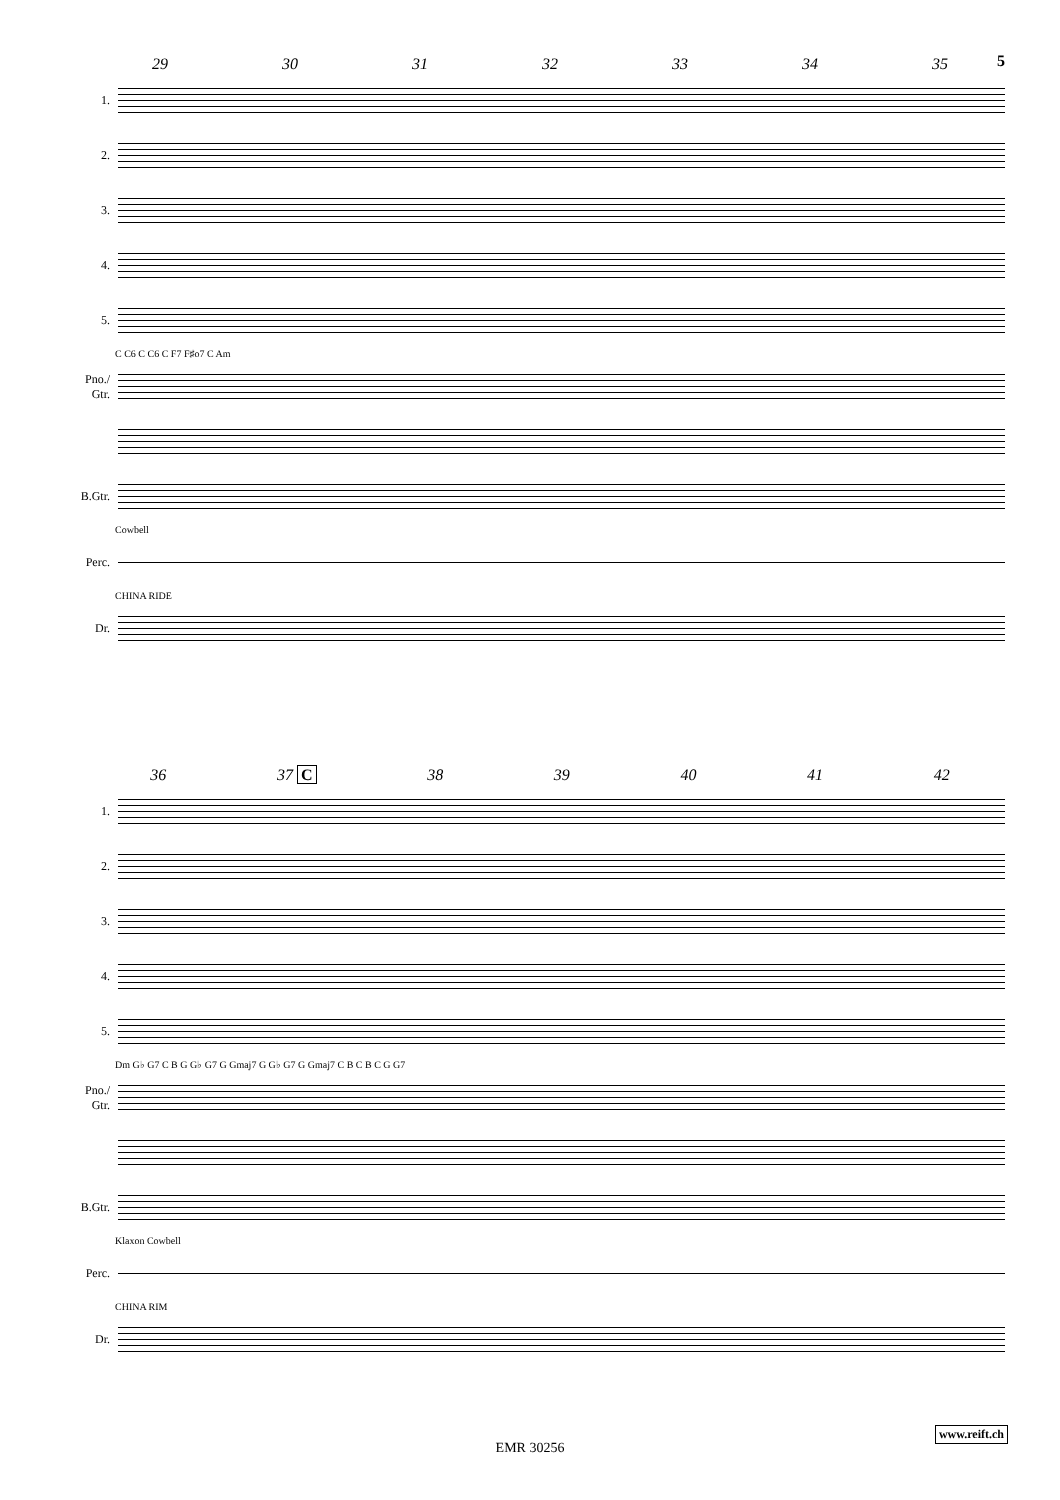5
29 30 31 32 33 34 35
1.
2.
3.
4.
5.
C C6 C C6 C F7 F♯o7 C Am
Pno./
Gtr.
B.Gtr.
Cowbell
Perc.
CHINA RIDE
Dr.
36 37 C 38 39 40 41 42
1.
2.
3.
4.
5.
Dm G♭ G7 C B G G♭ G7 G Gmaj7 G G♭ G7 G Gmaj7 C B C B C G G7
Pno./
Gtr.
B.Gtr.
Klaxon Cowbell
Perc.
CHINA RIM
Dr.
EMR 30256
www.reift.ch